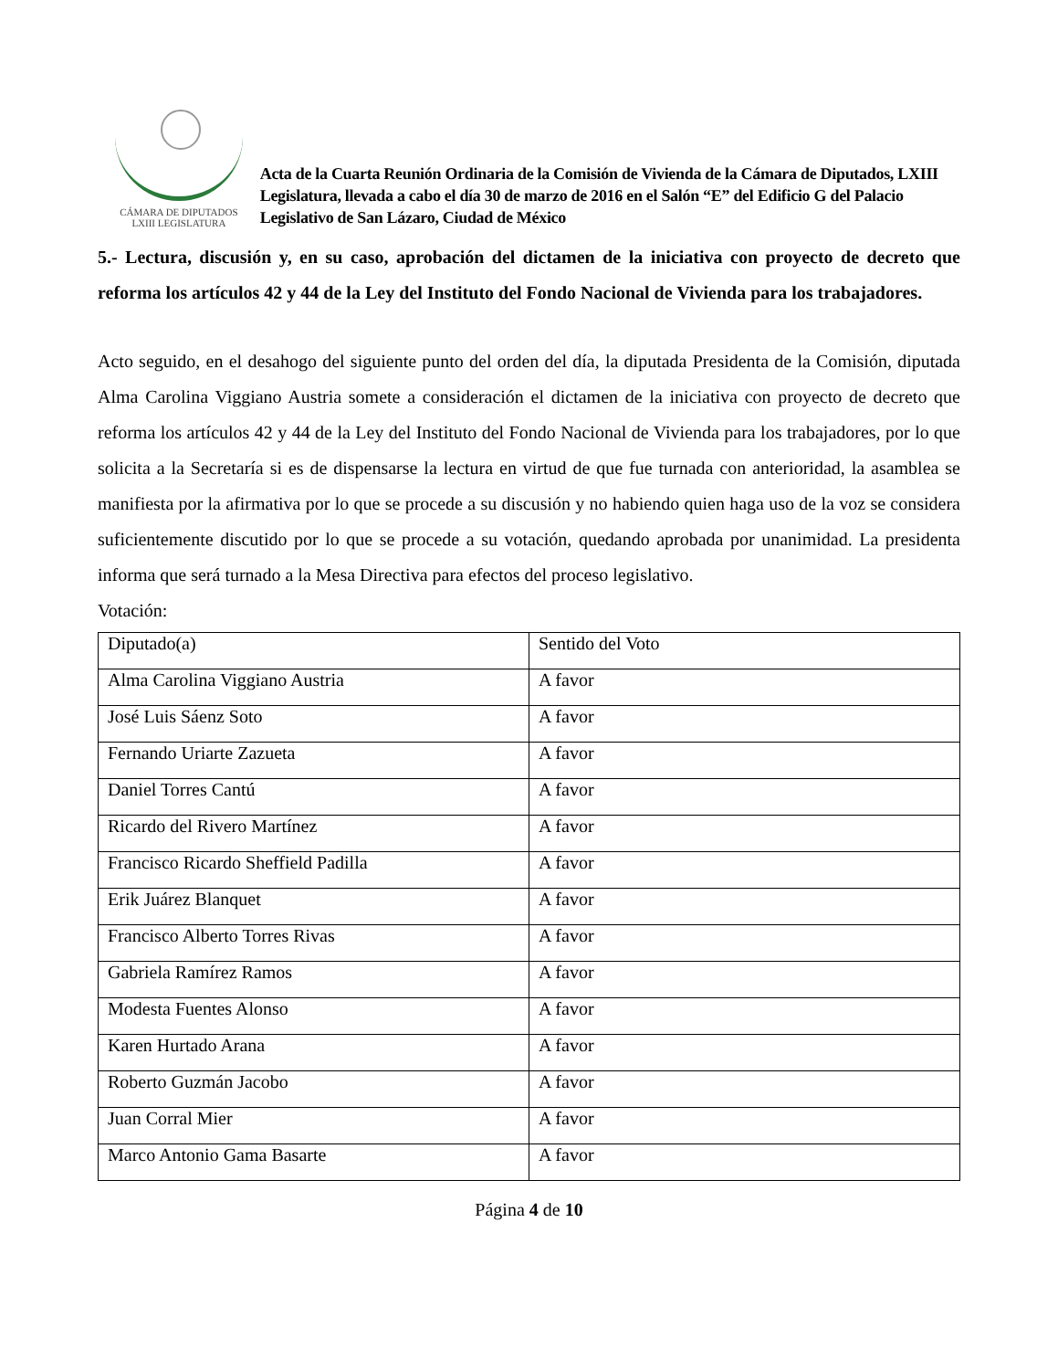CÁMARA DE DIPUTADOS
LXIII LEGISLATURA
Acta de la Cuarta Reunión Ordinaria de la Comisión de Vivienda de la Cámara de Diputados, LXIII Legislatura, llevada a cabo el día 30 de marzo de 2016 en el Salón “E” del Edificio G del Palacio Legislativo de San Lázaro, Ciudad de México
5.- Lectura, discusión y, en su caso, aprobación del dictamen de la iniciativa con proyecto de decreto que reforma los artículos 42 y 44 de la Ley del Instituto del Fondo Nacional de Vivienda para los trabajadores.
Acto seguido, en el desahogo del siguiente punto del orden del día, la diputada Presidenta de la Comisión, diputada Alma Carolina Viggiano Austria somete a consideración el dictamen de la iniciativa con proyecto de decreto que reforma los artículos 42 y 44 de la Ley del Instituto del Fondo Nacional de Vivienda para los trabajadores, por lo que solicita a la Secretaría si es de dispensarse la lectura en virtud de que fue turnada con anterioridad, la asamblea se manifiesta por la afirmativa por lo que se procede a su discusión y no habiendo quien haga uso de la voz se considera suficientemente discutido por lo que se procede a su votación, quedando aprobada por unanimidad. La presidenta informa que será turnado a la Mesa Directiva para efectos del proceso legislativo.
Votación:
| Diputado(a) | Sentido del Voto |
| Alma Carolina Viggiano Austria | A favor |
| José Luis Sáenz Soto | A favor |
| Fernando Uriarte Zazueta | A favor |
| Daniel Torres Cantú | A favor |
| Ricardo del Rivero Martínez | A favor |
| Francisco Ricardo Sheffield Padilla | A favor |
| Erik Juárez Blanquet | A favor |
| Francisco Alberto Torres Rivas | A favor |
| Gabriela Ramírez Ramos | A favor |
| Modesta Fuentes Alonso | A favor |
| Karen Hurtado Arana | A favor |
| Roberto Guzmán Jacobo | A favor |
| Juan Corral Mier | A favor |
| Marco Antonio Gama Basarte | A favor |
Página 4 de 10